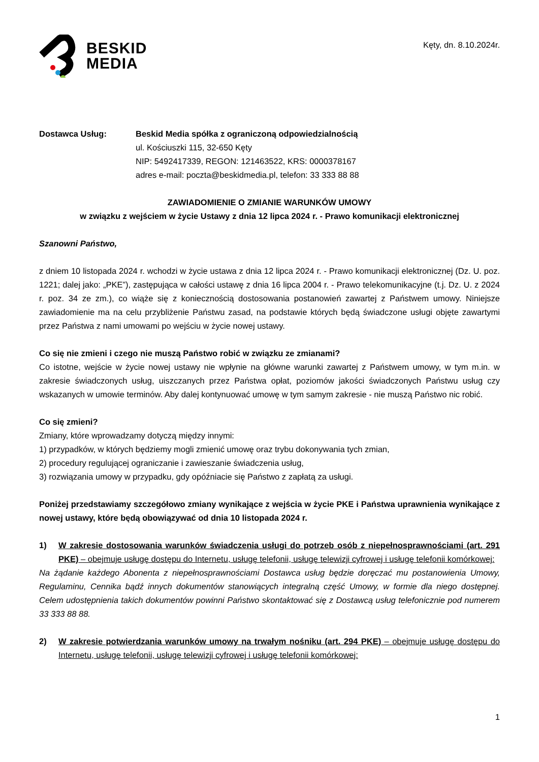BESKID
MEDIA
Kęty, dn. 8.10.2024r.
Dostawca Usług: Beskid Media spółka z ograniczoną odpowiedzialnością
ul. Kościuszki 115, 32-650 Kęty
NIP: 5492417339, REGON: 121463522, KRS: 0000378167
adres e-mail: poczta@beskidmedia.pl, telefon: 33 333 88 88
ZAWIADOMIENIE O ZMIANIE WARUNKÓW UMOWY
w związku z wejściem w życie Ustawy z dnia 12 lipca 2024 r. - Prawo komunikacji elektronicznej
Szanowni Państwo,
z dniem 10 listopada 2024 r. wchodzi w życie ustawa z dnia 12 lipca 2024 r. - Prawo komunikacji elektronicznej (Dz. U. poz. 1221; dalej jako: „PKE”), zastępująca w całości ustawę z dnia 16 lipca 2004 r. - Prawo telekomunikacyjne (t.j. Dz. U. z 2024 r. poz. 34 ze zm.), co wiąże się z koniecznością dostosowania postanowień zawartej z Państwem umowy. Niniejsze zawiadomienie ma na celu przybliżenie Państwu zasad, na podstawie których będą świadczone usługi objęte zawartymi przez Państwa z nami umowami po wejściu w życie nowej ustawy.
Co się nie zmieni i czego nie muszą Państwo robić w związku ze zmianami?
Co istotne, wejście w życie nowej ustawy nie wpłynie na główne warunki zawartej z Państwem umowy, w tym m.in. w zakresie świadczonych usług, uiszczanych przez Państwa opłat, poziomów jakości świadczonych Państwu usług czy wskazanych w umowie terminów. Aby dalej kontynuować umowę w tym samym zakresie - nie muszą Państwo nic robić.
Co się zmieni?
Zmiany, które wprowadzamy dotyczą między innymi:
1) przypadków, w których będziemy mogli zmienić umowę oraz trybu dokonywania tych zmian,
2) procedury regulującej ograniczanie i zawieszanie świadczenia usług,
3) rozwiązania umowy w przypadku, gdy opóźniacie się Państwo z zapłatą za usługi.
Poniżej przedstawiamy szczegółowo zmiany wynikające z wejścia w życie PKE i Państwa uprawnienia wynikające z nowej ustawy, które będą obowiązywać od dnia 10 listopada 2024 r.
1) W zakresie dostosowania warunków świadczenia usługi do potrzeb osób z niepełnosprawnościami (art. 291 PKE) – obejmuje usługę dostępu do Internetu, usługę telefonii, usługę telewizji cyfrowej i usługę telefonii komórkowej:
Na żądanie każdego Abonenta z niepełnosprawnościami Dostawca usług będzie doręczać mu postanowienia Umowy, Regulaminu, Cennika bądź innych dokumentów stanowiących integralną część Umowy, w formie dla niego dostępnej. Celem udostępnienia takich dokumentów powinni Państwo skontaktować się z Dostawcą usług telefonicznie pod numerem 33 333 88 88.
2) W zakresie potwierdzania warunków umowy na trwałym nośniku (art. 294 PKE) – obejmuje usługę dostępu do Internetu, usługę telefonii, usługę telewizji cyfrowej i usługę telefonii komórkowej:
1